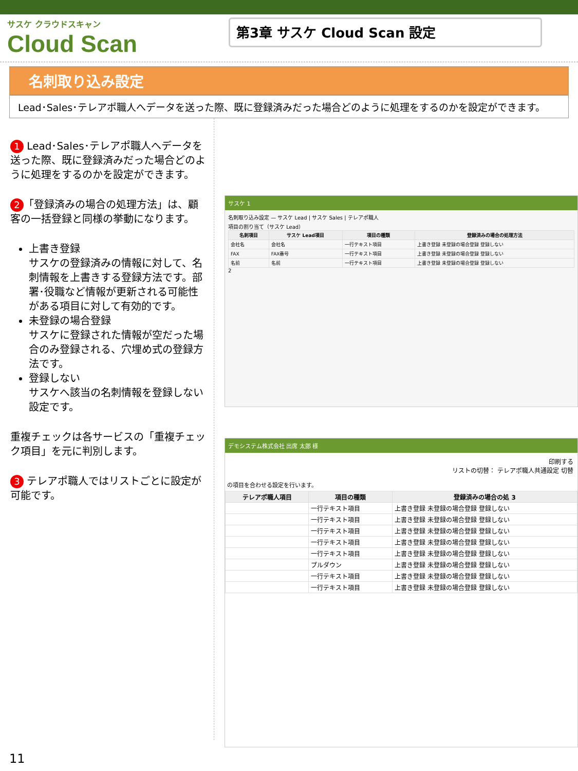サスケ クラウドスキャン
Cloud Scan
第3章 サスケ Cloud Scan 設定
名刺取り込み設定
Lead･Sales･テレアポ職人へデータを送った際、既に登録済みだった場合どのように処理をするのかを設定ができます。
1 Lead･Sales･テレアポ職人へデータを送った際、既に登録済みだった場合どのように処理をするのかを設定ができます。
2 「登録済みの場合の処理方法」は、顧客の一括登録と同様の挙動になります。
上書き登録
サスケの登録済みの情報に対して、名刺情報を上書きする登録方法です。部署･役職など情報が更新される可能性がある項目に対して有効的です。
未登録の場合登録
サスケに登録された情報が空だった場合のみ登録される、穴埋め式の登録方法です。
登録しない
サスケへ該当の名刺情報を登録しない設定です。
重複チェックは各サービスの「重複チェック項目」を元に判別します。
3 テレアポ職人ではリストごとに設定が可能です。
サスケ 1
名刺取り込み設定 — サスケ Lead | サスケ Sales | テレアポ職人
項目の割り当て（サスケ Lead）
| 名刺項目 | サスケ Lead項目 | 項目の種類 | 登録済みの場合の処理方法 |
| --- | --- | --- | --- |
| 会社名 | 会社名 | 一行テキスト項目 | 上書き登録 未登録の場合登録 登録しない |
| FAX | FAX番号 | 一行テキスト項目 | 上書き登録 未登録の場合登録 登録しない |
| 名前 | 名前 | 一行テキスト項目 | 上書き登録 未登録の場合登録 登録しない |
2
デモシステム株式会社 出席 太郎 様
印刷する
リストの切替： テレアポ職人共通設定 切替
の項目を合わせる設定を行います。
| テレアポ職人項目 | 項目の種類 | 登録済みの場合の処 3 |
| --- | --- | --- |
| | 一行テキスト項目 | 上書き登録 未登録の場合登録 登録しない |
| | 一行テキスト項目 | 上書き登録 未登録の場合登録 登録しない |
| | 一行テキスト項目 | 上書き登録 未登録の場合登録 登録しない |
| | 一行テキスト項目 | 上書き登録 未登録の場合登録 登録しない |
| | 一行テキスト項目 | 上書き登録 未登録の場合登録 登録しない |
| | プルダウン | 上書き登録 未登録の場合登録 登録しない |
| | 一行テキスト項目 | 上書き登録 未登録の場合登録 登録しない |
| | 一行テキスト項目 | 上書き登録 未登録の場合登録 登録しない |
11